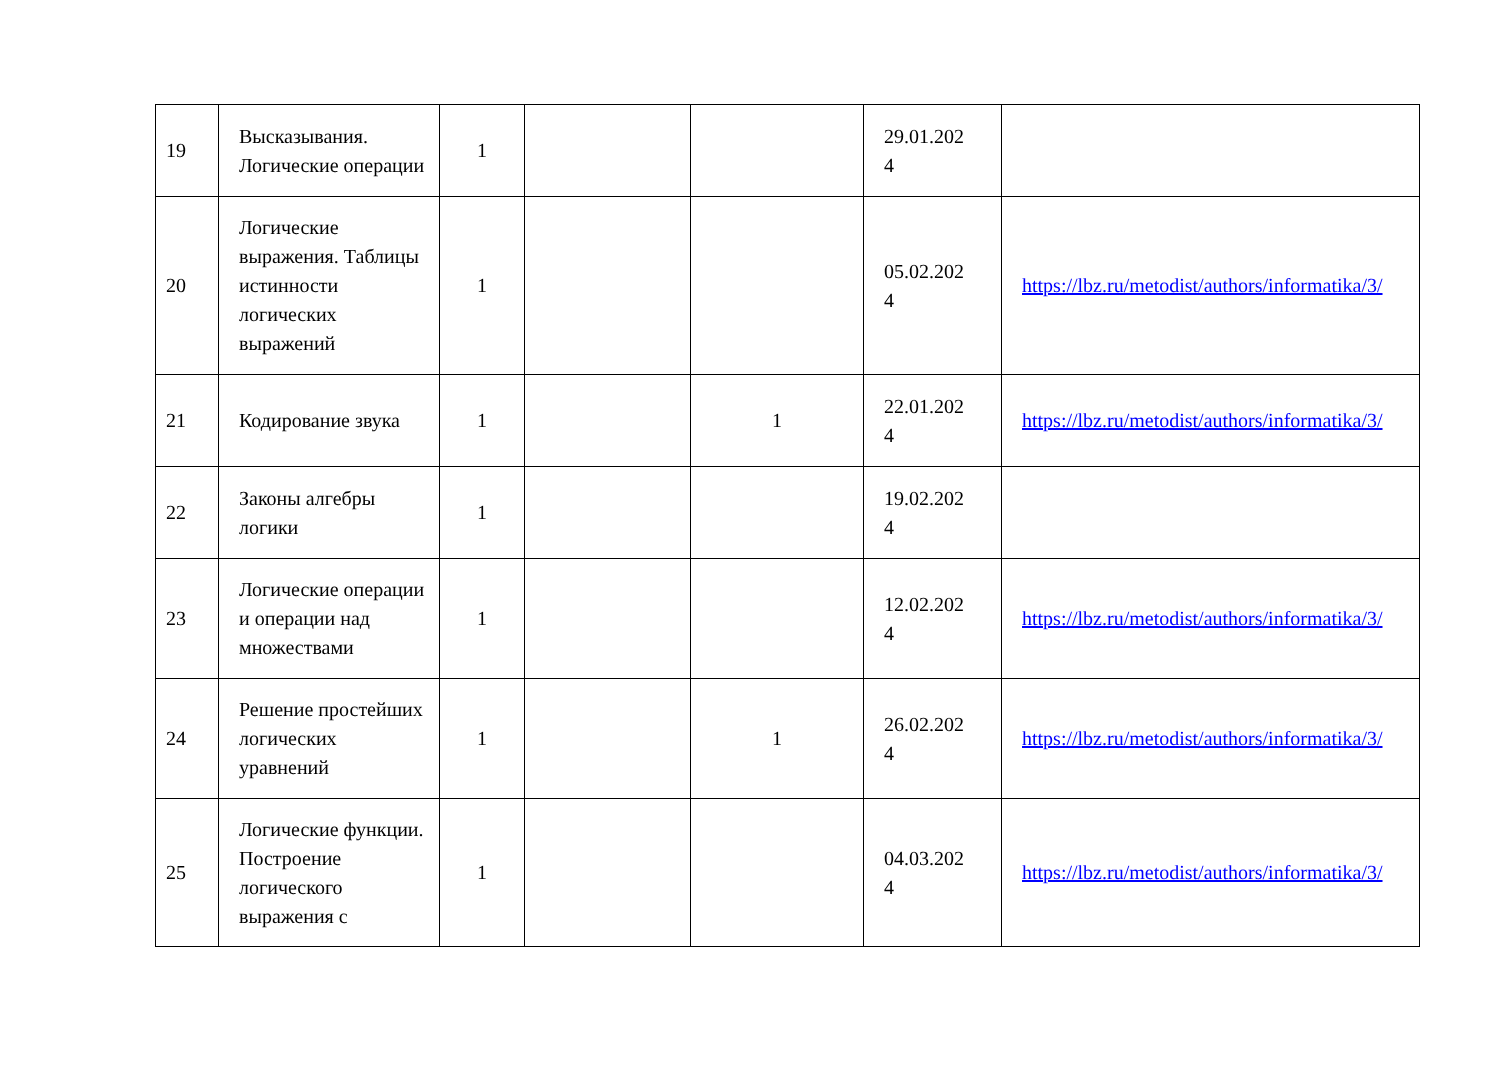| 19 | Высказывания. Логические операции | 1 | | | 29.01.202 4 | |
| 20 | Логические выражения. Таблицы истинности логических выражений | 1 | | | 05.02.202 4 | https://lbz.ru/metodist/authors/informatika/3/ |
| 21 | Кодирование звука | 1 | | 1 | 22.01.202 4 | https://lbz.ru/metodist/authors/informatika/3/ |
| 22 | Законы алгебры логики | 1 | | | 19.02.202 4 | |
| 23 | Логические операции и операции над множествами | 1 | | | 12.02.202 4 | https://lbz.ru/metodist/authors/informatika/3/ |
| 24 | Решение простейших логических уравнений | 1 | | 1 | 26.02.202 4 | https://lbz.ru/metodist/authors/informatika/3/ |
| 25 | Логические функции. Построение логического выражения с | 1 | | | 04.03.202 4 | https://lbz.ru/metodist/authors/informatika/3/ |